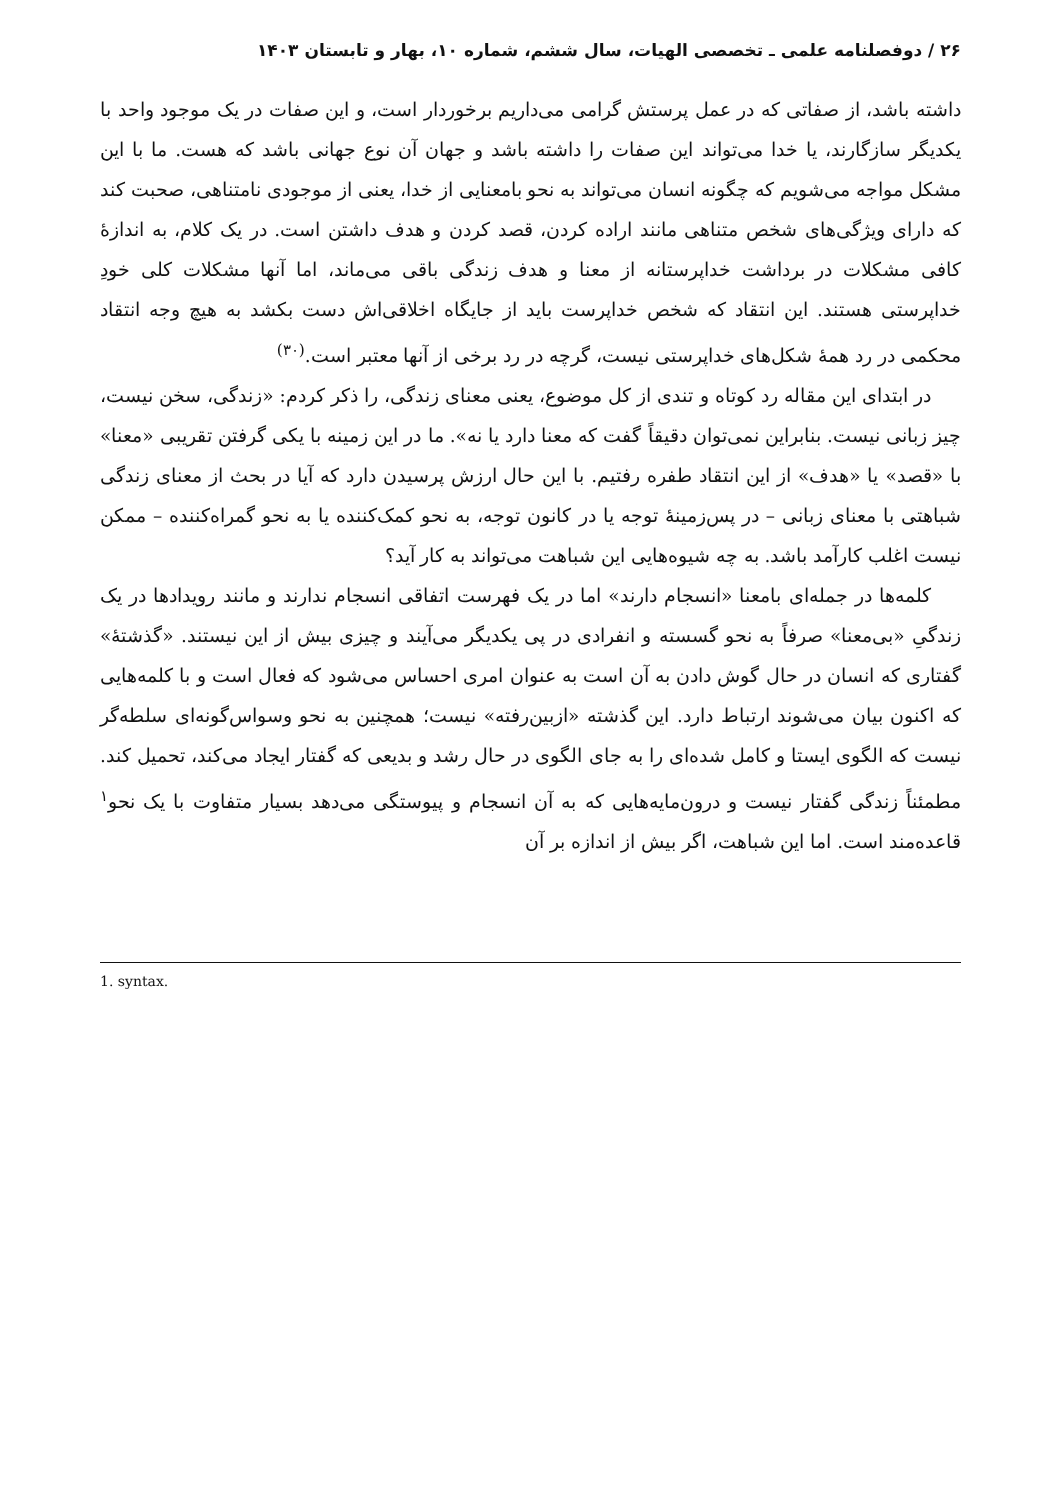۲۶ / دوفصلنامه علمی ـ تخصصی الهیات، سال ششم، شماره ۱۰، بهار و تابستان ۱۴۰۳
داشته باشد، از صفاتی که در عمل پرستش گرامی می‌داریم برخوردار است، و این صفات در یک موجود واحد با یکدیگر سازگارند، یا خدا می‌تواند این صفات را داشته باشد و جهان آن نوع جهانی باشد که هست. ما با این مشکل مواجه می‌شویم که چگونه انسان می‌تواند به نحو بامعنایی از خدا، یعنی از موجودی نامتناهی، صحبت کند که دارای ویژگی‌های شخص متناهی مانند اراده کردن، قصد کردن و هدف داشتن است. در یک کلام، به اندازهٔ کافی مشکلات در برداشت خداپرستانه از معنا و هدف زندگی باقی می‌ماند، اما آنها مشکلات کلی خودِ خداپرستی هستند. این انتقاد که شخص خداپرست باید از جایگاه اخلاقی‌اش دست بکشد به هیچ وجه انتقاد محکمی در رد همهٔ شکل‌های خداپرستی نیست، گرچه در رد برخی از آنها معتبر است.<sup>(۳۰)</sup>
در ابتدای این مقاله رد کوتاه و تندی از کل موضوع، یعنی معنای زندگی، را ذکر کردم: «زندگی، سخن نیست، چیز زبانی نیست. بنابراین نمی‌توان دقیقاً گفت که معنا دارد یا نه». ما در این زمینه با یکی گرفتن تقریبی «معنا» با «قصد» یا «هدف» از این انتقاد طفره رفتیم. با این حال ارزش پرسیدن دارد که آیا در بحث از معنای زندگی شباهتی با معنای زبانی – در پس‌زمینهٔ توجه یا در کانون توجه، به نحو کمک‌کننده یا به نحو گمراه‌کننده – ممکن نیست اغلب کارآمد باشد. به چه شیوه‌هایی این شباهت می‌تواند به کار آید؟
کلمه‌ها در جمله‌ای بامعنا «انسجام دارند» اما در یک فهرست اتفاقی انسجام ندارند و مانند رویدادها در یک زندگیِ «بی‌معنا» صرفاً به نحو گسسته و انفرادی در پی یکدیگر می‌آیند و چیزی بیش از این نیستند. «گذشتهٔ» گفتاری که انسان در حال گوش دادن به آن است به عنوان امری احساس می‌شود که فعال است و با کلمه‌هایی که اکنون بیان می‌شوند ارتباط دارد. این گذشته «ازبین‌رفته» نیست؛ همچنین به نحو وسواس‌گونه‌ای سلطه‌گر نیست که الگوی ایستا و کامل شده‌ای را به جای الگوی در حال رشد و بدیعی که گفتار ایجاد می‌کند، تحمیل کند. مطمئناً زندگی گفتار نیست و درون‌مایه‌هایی که به آن انسجام و پیوستگی می‌دهد بسیار متفاوت با یک نحو<sup>۱</sup> قاعده‌مند است. اما این شباهت، اگر بیش از اندازه بر آن
1. syntax.